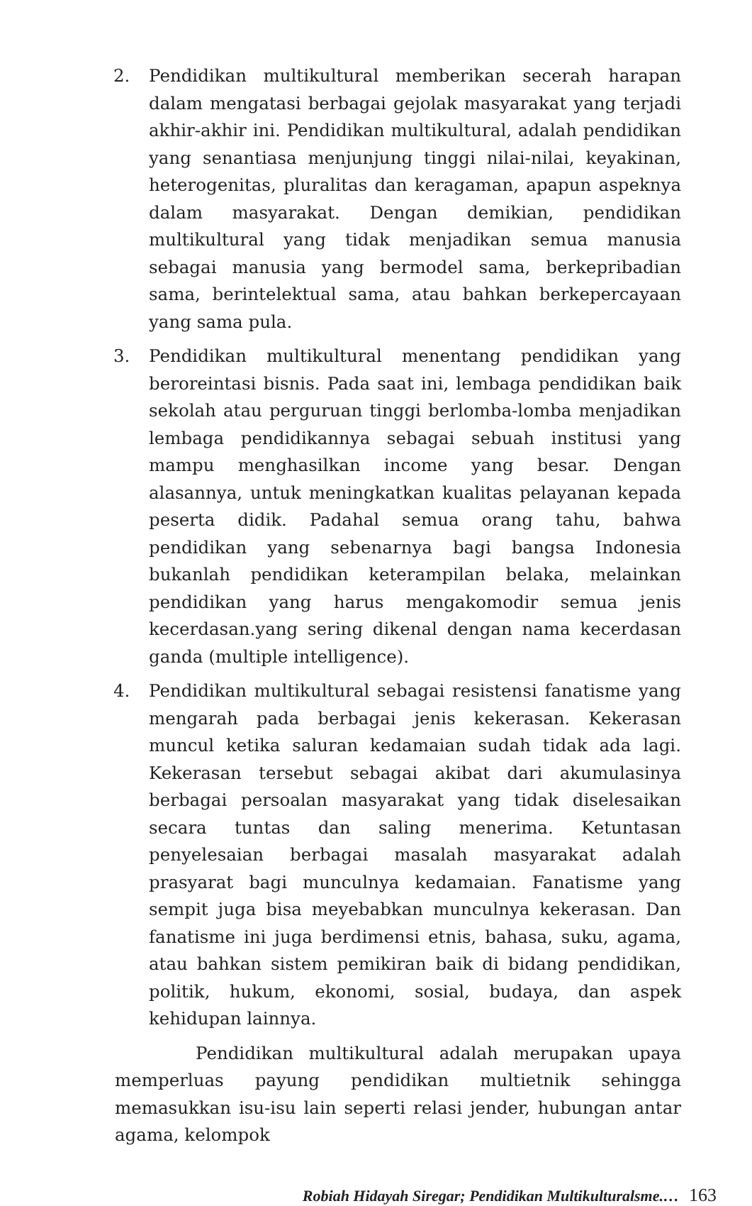2. Pendidikan multikultural memberikan secerah harapan dalam mengatasi berbagai gejolak masyarakat yang terjadi akhir-akhir ini. Pendidikan multikultural, adalah pendidikan yang senantiasa menjunjung tinggi nilai-nilai, keyakinan, heterogenitas, pluralitas dan keragaman, apapun aspeknya dalam masyarakat. Dengan demikian, pendidikan multikultural yang tidak menjadikan semua manusia sebagai manusia yang bermodel sama, berkepribadian sama, berintelektual sama, atau bahkan berkepercayaan yang sama pula.
3. Pendidikan multikultural menentang pendidikan yang beroreintasi bisnis. Pada saat ini, lembaga pendidikan baik sekolah atau perguruan tinggi berlomba-lomba menjadikan lembaga pendidikannya sebagai sebuah institusi yang mampu menghasilkan income yang besar. Dengan alasannya, untuk meningkatkan kualitas pelayanan kepada peserta didik. Padahal semua orang tahu, bahwa pendidikan yang sebenarnya bagi bangsa Indonesia bukanlah pendidikan keterampilan belaka, melainkan pendidikan yang harus mengakomodir semua jenis kecerdasan.yang sering dikenal dengan nama kecerdasan ganda (multiple intelligence).
4. Pendidikan multikultural sebagai resistensi fanatisme yang mengarah pada berbagai jenis kekerasan. Kekerasan muncul ketika saluran kedamaian sudah tidak ada lagi. Kekerasan tersebut sebagai akibat dari akumulasinya berbagai persoalan masyarakat yang tidak diselesaikan secara tuntas dan saling menerima. Ketuntasan penyelesaian berbagai masalah masyarakat adalah prasyarat bagi munculnya kedamaian. Fanatisme yang sempit juga bisa meyebabkan munculnya kekerasan. Dan fanatisme ini juga berdimensi etnis, bahasa, suku, agama, atau bahkan sistem pemikiran baik di bidang pendidikan, politik, hukum, ekonomi, sosial, budaya, dan aspek kehidupan lainnya.
Pendidikan multikultural adalah merupakan upaya memperluas payung pendidikan multietnik sehingga memasukkan isu-isu lain seperti relasi jender, hubungan antar agama, kelompok
Robiah Hidayah Siregar; Pendidikan Multikulturalsme.… 163